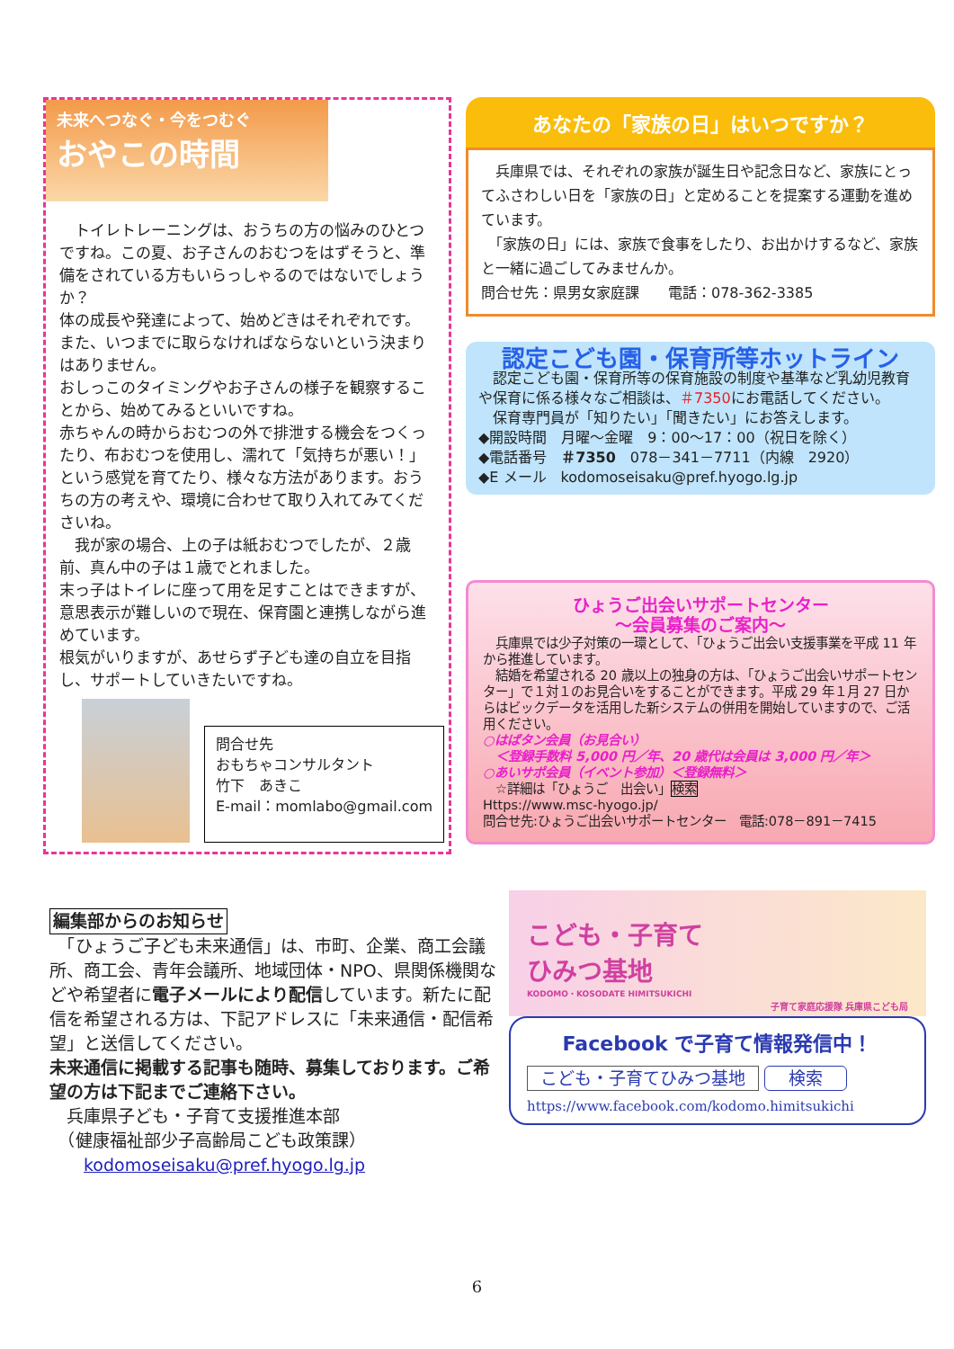未来へつなぐ・今をつむぐ
おやこの時間
　トイレトレーニングは、おうちの方の悩みのひとつですね。この夏、お子さんのおむつをはずそうと、準備をされている方もいらっしゃるのではないでしょうか？
体の成長や発達によって、始めどきはそれぞれです。また、いつまでに取らなければならないという決まりはありません。
おしっこのタイミングやお子さんの様子を観察することから、始めてみるといいですね。
赤ちゃんの時からおむつの外で排泄する機会をつくったり、布おむつを使用し、濡れて「気持ちが悪い！」という感覚を育てたり、様々な方法があります。おうちの方の考えや、環境に合わせて取り入れてみてくださいね。
　我が家の場合、上の子は紙おむつでしたが、２歳前、真ん中の子は１歳でとれました。
末っ子はトイレに座って用を足すことはできますが、意思表示が難しいので現在、保育園と連携しながら進めています。
根気がいりますが、あせらず子ども達の自立を目指し、サポートしていきたいですね。
問合せ先
おもちゃコンサルタント
竹下　あきこ
E-mail：momlabo@gmail.com
あなたの「家族の日」はいつですか？
　兵庫県では、それぞれの家族が誕生日や記念日など、家族にとってふさわしい日を「家族の日」と定めることを提案する運動を進めています。
　「家族の日」には、家族で食事をしたり、お出かけするなど、家族と一緒に過ごしてみませんか。
問合せ先：県男女家庭課　　電話：078-362-3385
認定こども園・保育所等ホットライン
　認定こども園・保育所等の保育施設の制度や基準など乳幼児教育や保育に係る様々なご相談は、＃7350にお電話してください。
　保育専門員が「知りたい」「聞きたい」にお答えします。
◆開設時間　月曜～金曜　9：00～17：00（祝日を除く）
◆電話番号　＃7350　078－341－7711（内線　2920）
◆E メール　kodomoseisaku@pref.hyogo.lg.jp
ひょうご出会いサポートセンター
～会員募集のご案内～
　兵庫県では少子対策の一環として、「ひょうご出会い支援事業を平成 11 年から推進しています。
　結婚を希望される 20 歳以上の独身の方は、「ひょうご出会いサポートセンター」で１対１のお見合いをすることができます。平成 29 年１月 27 日からはビックデータを活用した新システムの併用を開始していますので、ご活用ください。
○はばタン会員（お見合い）
　＜登録手数料 5,000 円／年、20 歳代は会員は 3,000 円／年＞
○あいサポ会員（イベント参加）＜登録無料＞
　☆詳細は「ひょうご　出会い」検索
Https://www.msc-hyogo.jp/
問合せ先:ひょうご出会いサポートセンター　電話:078－891－7415
編集部からのお知らせ
　「ひょうご子ども未来通信」は、市町、企業、商工会議所、商工会、青年会議所、地域団体・NPO、県関係機関などや希望者に電子メールにより配信しています。新たに配信を希望される方は、下記アドレスに「未来通信・配信希望」と送信してください。
未来通信に掲載する記事も随時、募集しております。ご希望の方は下記までご連絡下さい。
　兵庫県子ども・子育て支援推進本部
　（健康福祉部少子高齢局こども政策課）
　　kodomoseisaku@pref.hyogo.lg.jp
こども・子育て
ひみつ基地
KODOMO・KOSODATE HIMITSUKICHI
子育て家庭応援隊 兵庫県こども局
Facebook で子育て情報発信中！
こども・子育てひみつ基地 検索
https://www.facebook.com/kodomo.himitsukichi
6